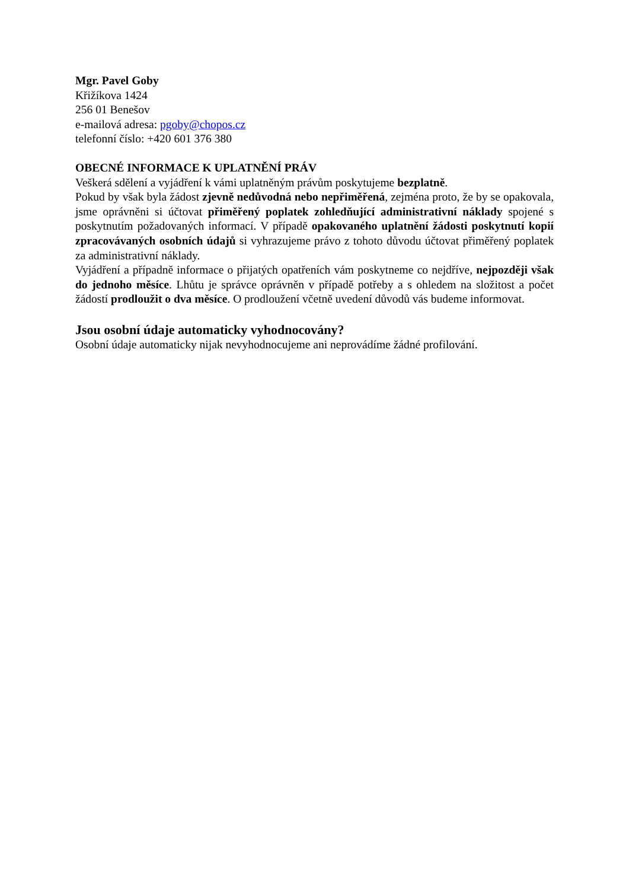Mgr. Pavel Goby
Křižíkova 1424
256 01 Benešov
e-mailová adresa: pgoby@chopos.cz
telefonní číslo: +420 601 376 380
OBECNÉ INFORMACE K UPLATNĚNÍ PRÁV
Veškerá sdělení a vyjádření k vámi uplatněným právům poskytujeme bezplatně.
Pokud by však byla žádost zjevně nedůvodná nebo nepřiměřená, zejména proto, že by se opakovala, jsme oprávněni si účtovat přiměřený poplatek zohledňující administrativní náklady spojené s poskytnutím požadovaných informací. V případě opakovaného uplatnění žádosti poskytnutí kopií zpracovávaných osobních údajů si vyhrazujeme právo z tohoto důvodu účtovat přiměřený poplatek za administrativní náklady.
Vyjádření a případně informace o přijatých opatřeních vám poskytneme co nejdříve, nejpozději však do jednoho měsíce. Lhůtu je správce oprávněn v případě potřeby a s ohledem na složitost a počet žádostí prodloužit o dva měsíce. O prodloužení včetně uvedení důvodů vás budeme informovat.
Jsou osobní údaje automaticky vyhodnocovány?
Osobní údaje automaticky nijak nevyhodnocujeme ani neprovádíme žádné profilování.